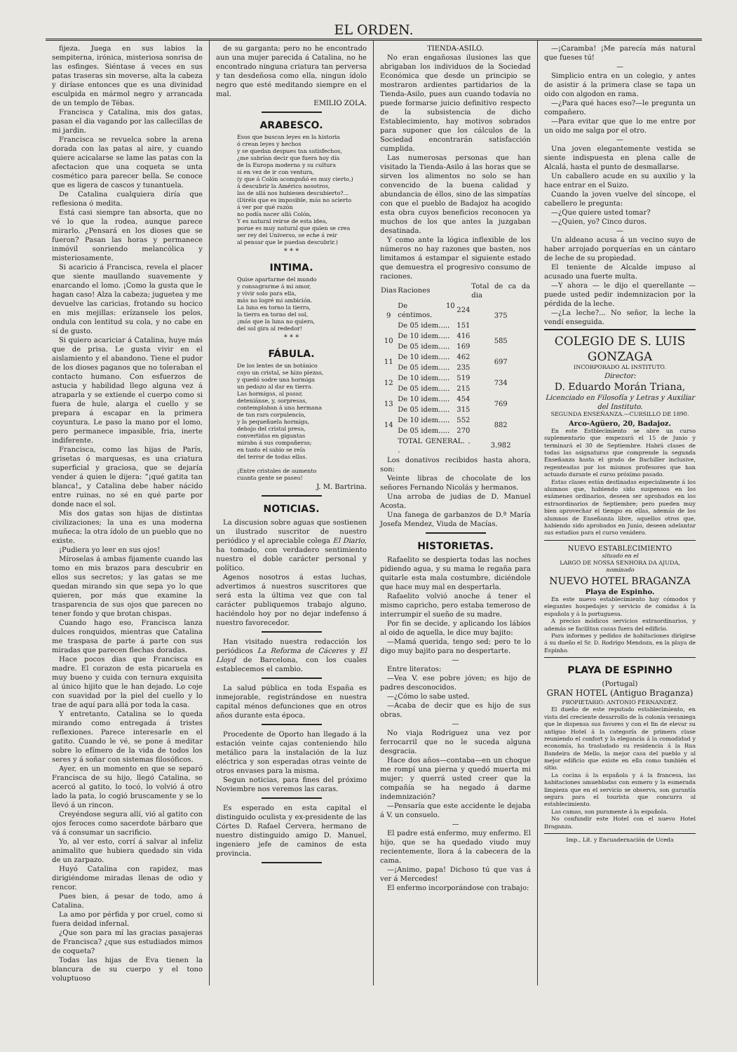EL ORDEN.
fijeza. Juega en sus labios la sempiterna, irónica, misteriosa sonrisa de las esfinges. Siéntase á veces en sus patas traseras sin moverse, alta la cabeza y diríase entonces que es una divinidad esculpida en mármol negro y arrancada de un templo de Tébas.
Francisca y Catalina, mis dos gatas, pasan el dia vagando por las callecillas de mi jardin.
Francisca se revuelca sobre la arena dorada con las patas al aire, y cuando quiere acicalarse se lame las patas con la afectacion que una coqueta se unta cosmético para parecer bella. Se conoce que es ligera de cascos y tunantuela.
De Catalina cualquiera diría que reflesiona ó medita.
Está casi siempre tan absorta, que no vé lo que la rodea, aunque parece mirarlo. ¿Pensará en los dioses que se fueron? Pasan las horas y permanece inmóvil sonriendo melancólica y misteriosamente.
Si acaricio á Francisca, revela el placer que siente maullando suavemente y enarcando el lomo. ¡Como la gusta que le hagan caso! Alza la cabeza; juguetea y me devuelve las caricias, frotando su hocico en mis mejillas: erízansele los pelos, ondula con lentitud su cola, y no cabe en sí de gusto.
Si quiero acariciar á Catalina, huye más que de prisa. Le gusta vivir en el aislamiento y el abandono. Tiene el pudor de los dioses paganos que no toleraban el contacto humano. Con esfuerzos de astucia y habilidad llego alguna vez á atraparla y se extiende el cuerpo como si fuera de hule, alarga el cuello y se prepara á escapar en la primera coyuntura. Le paso la mano por el lomo, pero permanece impasible, fria, inerte indiferente.
Francisca, como las hijas de París, grisetas ó marquesas, es una criatura superficial y graciosa, que se dejaría vender á quien le dijera: “¡qué gatita tan blanca!„ y Catalina debe haber nácido entre ruinas, no sé en qué parte por donde nace el sol.
Mis dos gatas son hijas de distintas civilizaciones; la una es una moderna muñeca; la otra ídolo de un pueblo que no existe.
¡Pudiera yo leer en sus ojos!
Míroselas á ambas fijamente cuando las tomo en mis brazos para descubrir en ellos sus secretos; y las gatas se me quedan mirando sin que sepa yo lo que quieren, por más que examine la trasparencia de sus ojos que parecen no tener fondo y que brotan chispas.
Cuando hago eso, Francisca lanza dulces ronquidos, mientras que Catalina me traspasa de parte á parte con sus miradas que parecen flechas doradas.
Hace pocos dias que Francisca es madre. El corazon de esta picaruela es muy bueno y cuida con ternura exquisita al único hijito que le han dejado. Lo coje con suavidad por la piel del cuello y lo trae de aquí para allá por toda la casa.
Y entretanto, Catalina se lo queda mirando como entregada á tristes reflexiones. Parece interesarle en el gatito. Cuando le vé, se pone á meditar sobre lo efímero de la vida de todos los seres y á soñar con sistemas filosóficos.
Ayer, en un momento en que se separó Francisca de su hijo, llegó Catalina, se acercó al gatito, lo tocó, lo volvió á otro lado la pata, lo cogió bruscamente y se lo llevó á un rincon.
Creyéndose segura allí, vió al gatito con ojos feroces como sacerdote bárbaro que vá á consumar un sacrificio.
Yo, al ver esto, corrí á salvar al infeliz animalito que hubiera quedado sin vida de un zarpazo.
Huyó Catalina con rapidez, mas dirigiéndome miradas llenas de odio y rencor.
Pues bien, á pesar de todo, amo á Catalina.
La amo por pérfida y por cruel, como si fuera deidad infernal.
¿Que son para mí las gracias pasajeras de Francisca? ¿que sus estudiados mimos de coqueta?
Todas las hijas de Eva tienen la blancura de su cuerpo y el tono voluptuoso
de su garganta; pero no he encontrado aun una mujer parecida á Catalina, no he encontrado ninguna criatura tan perversa y tan desdeñosa como ella, ningun ídolo negro que esté meditando siempre en el mal.
EMILIO ZOLA.
ARABESCO.
Esos que buscan leyes en la historia
ó crean leyes y hechos
y se quedan despues tan satisfechos,
¿me sabrían decir que fuera hoy día
de la Europa moderna y su cultura
si en vez de ir con ventura,
(y que á Colón acompañó es muy cierto,)
á descubrir la América nosotros,
las de allá nos hubiesen descubierto?...
(Diréis que es imposible, más no acierto
á ver por qué razón
no podía nacer allá Colón,
Y es natural reirse de esta idea,
porue es muy natural que quien se crea
ser rey del Universo, se eche á reir
al pensar que le puedan descubrir.)
* * *
INTIMA.
Quise apartarme del mundo
y consagrarme á mi amor,
y vivir solo para ella,
más no logré mi ambición.
La luna en torno la tierra,
la tierra en torno del sol,
¡más que la luna no quiera,
del sol gira al rededor!
* * *
FÁBULA.
De los lentes de un botánico
cayo un cristal, se hizo piezas,
y quedó sodre una hormiga
un pedazo al dar en tierra.
Las hormigas, al pasar,
deteniánse, y, sorpresas,
contemplaban á una hermana
de tan rara corpulencia,
y la pequeñuela hormiga,
debajo del cristal presa,
convertidas en gigantas
miraba á sus compañeras;
en tanto el sabio se reía
del terror de todas ellas.
¡Entre cristales de aumento
cuanta gente se pasea!
J. M. Bartrina.
NOTICIAS.
La discusion sobre aguas que sostienen un ilustrado suscritor de nuestro periódico y el apreciable colega El Diario, ha tomado, con verdadero sentimiento nuestro el doble carácter personal y político.
Agenos nosotros á estas luchas, advertimos á nuestros suscritores que será esta la última vez que con tal carácter publiquemos trabajo alguno, haciéndolo hoy por no dejar indefenso á nuestro favorecedor.
Han visitado nuestra redacción los periódicos La Reforma de Cáceres y El Lloyd de Barcelona, con los cuales establecemos el cambio.
La salud pública en toda España es inmejorable, registrándose en nuestra capital ménos defunciones que en otros años durante esta época.
Procedente de Oporto han llegado á la estación veinte cajas conteniendo hilo metálico para la instalación de la luz eléctrica y son esperadas otras veinte de otros envases para la misma.
Segun noticias, para fines del próximo Noviembre nos veremos las caras.
Es esperado en esta capital el distinguido oculista y ex-presidente de las Córtes D. Rafael Cervera, hermano de nuestro distinguido amigo D. Manuel, ingeniero jefe de caminos de esta provincia.
TIENDA-ASILO.
No eran engañosas ilusiones las que abrigaban los individuos de la Sociedad Económica que desde un principio se mostraron ardientes partidarios de la Tienda-Asilo, pues aun cuando todavía no puede formarse juicio definitivo respecto de la subsistencia de dicho Establecimiento, hay motivos sobrados para suponer que los cálculos de la Sociedad encontrarán satisfacción cumplida.
Las numerosas personas que han visitado la Tienda-Asilo á las horas que se sirven los alimentos no solo se han convencido de la buena calidad y abundancia de éllos, sino de las simpatías con que el pueblo de Badajoz ha acogido esta obra cuyos beneficios reconocen ya muchos de los que antes la juzgaban desatinada.
Y como ante la lógica inflexible de los números no hay razones que basten, nos limitamos á estampar el siguiente estado que demuestra el progresivo consumo de raciones.
| Dias | Raciones | | Total de ca da dia |
| --- | --- | --- | --- |
| 9 | De 10 céntimos. | 224 | 375 |
| | De 05 idem..... | 151 | |
| 10 | De 10 idem..... | 416 | 585 |
| | De 05 idem..... | 169 | |
| 11 | De 10 idem..... | 462 | 697 |
| | De 05 idem..... | 235 | |
| 12 | De 10 idem..... | 519 | 734 |
| | De 05 idem..... | 215 | |
| 13 | De 10 idem..... | 454 | 769 |
| | De 05 idem..... | 315 | |
| 14 | De 10 idem..... | 552 | 882 |
| | De 05 idem..... | 270 | |
| | TOTAL GENERAL. . . | | 3.982 |
Los donativos recibidos hasta ahora, son:
Veinte libras de chocolate de los señores Fernando Nicolás y hermanos.
Una arroba de judias de D. Manuel Acosta.
Una fanega de garbanzos de D.ª María Josefa Mendez, Viuda de Macías.
HISTORIETAS.
Rafaelito se despierta todas las noches pidiendo agua, y su mama le regaña para quitarle esta mala costumbre, diciéndole que hace muy mal en despertarla.
Rafaelito volvió anoche á tener el mismo capricho, pero estaba temeroso de interrumpir el sueño de su madre.
Por fin se decide, y aplicando los lábios al oido de aquella, le dice muy bajito:
—Mamá querida, tengo sed; pero te lo digo muy bajito para no despertarte.
—
Entre literatos:
—Vea V. ese pobre jóven; es hijo de padres desconocidos.
—¿Cómo lo sabe usted.
—Acaba de decir que es hijo de sus obras.
—
No viaja Rodriguez una vez por ferrocarril que no le suceda alguna desgracia.
Hace dos años—contaba—en un choque me rompí una pierna y quedó muerta mi mujer; y querrá usted creer que la compañía se ha negado á darme indemnización?
—Pensaría que este accidente le dejaba á V. un consuelo.
—
El padre está enfermo, muy enfermo. El hijo, que se ha quedado viudo muy recientemente, llora á la cabecera de la cama.
—¡Animo, papa! Dichoso tú que vas á ver á Mercedes!
El enfermo incorporándose con trabajo:
—¡Caramba! ¡Me parecía más natural que fueses tú!
—
Simplicio entra en un colegio, y antes de asistir á la primera clase se tapa un oido con algodon en rama.
—¿Para qué haces eso?—le pregunta un compañero.
—Para evitar que que lo me entre por un oido me salga por el otro.
—
Una joven elegantemente vestida se siente indispuesta en plena calle de Alcalá, hasta el punto de desmallarse.
Un caballero acude en su auxilio y la hace entrar en el Suizo.
Cuando la joven vuelve del síncope, el cabellero le pregunta:
—¿Que quiere usted tomar?
—¿Quien, yo? Cinco duros.
—
Un aldeano acusa á un vecino suyo de haber arrojado porquerías en un cántaro de leche de su propiedad.
El teniente de Alcalde impuso al acusado una fuerte multa.
—Y ahora — le dijo el querellante — puede usted pedir indemnizacion por la pérdida de la leche.
—¿La leche?... No señor, la leche la vendí enseguida.
COLEGIO DE S. LUIS GONZAGA
INCORPORADO AL INSTITUTO.
Director:
D. Eduardo Morán Triana,
Licenciado en Filosofía y Letras y Auxiliar del Instituto.
SEGUNDA ENSEÑANZA.—CURSILLO DE 1890.
Arco-Agüero, 20, Badajoz.
En este Estblecimiento se abre un curso suplementario que empezará el 15 de Junio y terminará el 30 de Septiembre. Habrá clases de todas las asignaturas que comprende la segunda Enseñanza hasta el grado de Bachiller inclusive, regenteadas por los mismos profesores que han actuado durante el curso próximo pasado.
Estas clases están destinadas especialmente á los alumnos que, habiendo sido suspensos en los exámenes ordinarios, deseen ser aprobados en los extraordinarios de Septiembre; pero pueden muy bien aprovechar el tiempo en ellas, además de los alumnos de Enseñanza libre, aquellos otros que, habiendo sido aprobados en Junio, deseen adelantar sus estudios para el curso venidero.
NUEVO ESTABLECIMIENTO
situado en el
LARGO DE NOSSA SENHORA DA AJUDA,
nominado
NUEVO HOTEL BRAGANZA
Playa de Espinho.
En este nuevo establecimiento hay cómodos y elegantes hospedajes y servicio de comidas á la española y á la portuguesa.
A precios módicos servicios extraordinarios, y además se facilitan casas fuera del edificio.
Para informes y pedidos de habitaciones dirigirse á su dueño el Sr. D. Rodrigo Mendoza, en la playa de Espinho.
PLAYA DE ESPINHO
(Portugal)
GRAN HOTEL (Antiguo Braganza)
PROPIETARIO: ANTONIO FERNANDEZ.
El dueño de este reputado establecimiento, en vista del creciente desarrollo de la colonia veraniega que le dispensa sus favores y con el fin de elevar su antiguo Hotel á la categoría de primera clase reuniendo el confort y la elegancia á la comodidad y economía, ha trasladado su residencia á la Rua Bandeira de Mello, la mejor casa del pueblo y al mejor edificio que existe en ella como también el sitio.
La cocina á la española y á la francesa, las habitaciones amuebladas con esmero y la esmerada limpieza que en el servicio se observa, son garantía segura para el tourista que concurra al establecimiento.
Las camas, son puramente á la española.
No confundir este Hotel con el nuevo Hotel Braganza.
Imp., Lit. y Encuadernación de Uceda